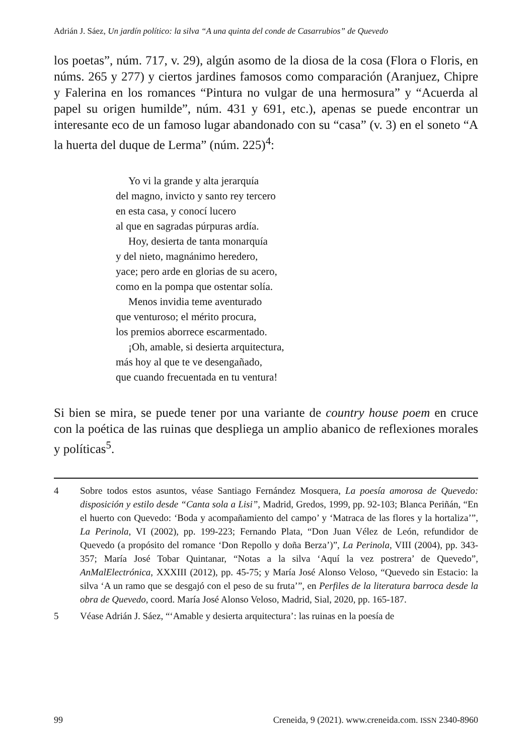Adrián J. Sáez, Un jardín político: la silva “A una quinta del conde de Casarrubios” de Quevedo
los poetas”, núm. 717, v. 29), algún asomo de la diosa de la cosa (Flora o Floris, en núms. 265 y 277) y ciertos jardines famosos como comparación (Aranjuez, Chipre y Falerina en los romances “Pintura no vulgar de una hermosura” y “Acuerda al papel su origen humilde”, núm. 431 y 691, etc.), apenas se puede encontrar un interesante eco de un famoso lugar abandonado con su “casa” (v. 3) en el soneto “A la huerta del duque de Lerma” (núm. 225)<sup>4</sup>:
Yo vi la grande y alta jerarquía
del magno, invicto y santo rey tercero
en esta casa, y conocí lucero
al que en sagradas púrpuras ardía.
Hoy, desierta de tanta monarquía
y del nieto, magnánimo heredero,
yace; pero arde en glorias de su acero,
como en la pompa que ostentar solía.
Menos invidia teme aventurado
que venturoso; el mérito procura,
los premios aborrece escarmentado.
¡Oh, amable, si desierta arquitectura,
más hoy al que te ve desengañado,
que cuando frecuentada en tu ventura!
Si bien se mira, se puede tener por una variante de country house poem en cruce con la poética de las ruinas que despliega un amplio abanico de reflexiones morales y políticas<sup>5</sup>.
4 Sobre todos estos asuntos, véase Santiago Fernández Mosquera, La poesía amorosa de Quevedo: disposición y estilo desde “Canta sola a Lisi”, Madrid, Gredos, 1999, pp. 92-103; Blanca Periñán, “En el huerto con Quevedo: ‘Boda y acompañamiento del campo’ y ‘Matraca de las flores y la hortaliza’”, La Perinola, VI (2002), pp. 199-223; Fernando Plata, “Don Juan Vélez de León, refundidor de Quevedo (a propósito del romance ‘Don Repollo y doña Berza’)”, La Perinola, VIII (2004), pp. 343-357; María José Tobar Quintanar, “Notas a la silva ‘Aquí la vez postrera’ de Quevedo”, AnMalElectrónica, XXXIII (2012), pp. 45-75; y María José Alonso Veloso, “Quevedo sin Estacio: la silva ‘A un ramo que se desgajó con el peso de su fruta’”, en Perfiles de la literatura barroca desde la obra de Quevedo, coord. María José Alonso Veloso, Madrid, Sial, 2020, pp. 165-187.
5 Véase Adrián J. Sáez, “‘Amable y desierta arquitectura’: las ruinas en la poesía de
99 Creneida, 9 (2021). www.creneida.com. ISSN 2340-8960